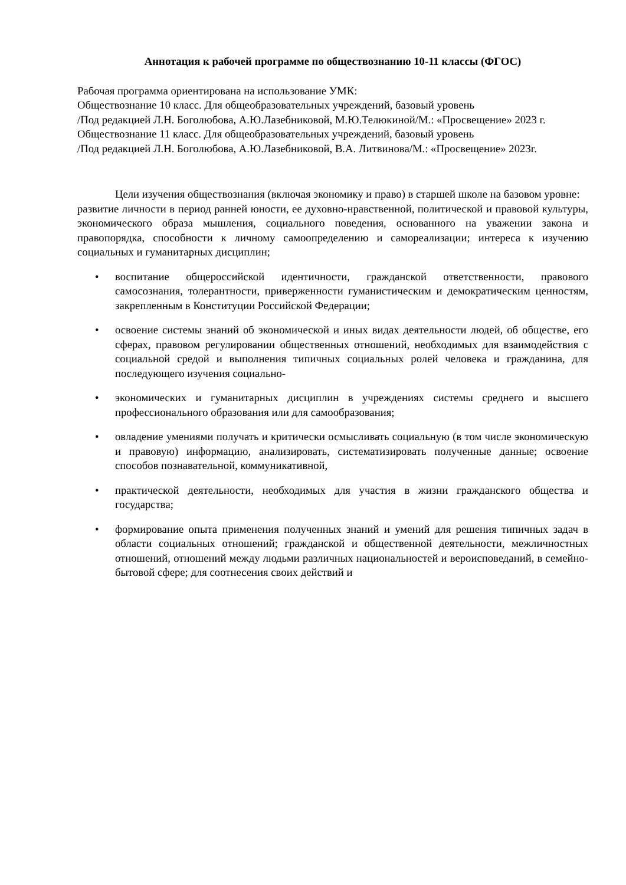Аннотация к рабочей программе по обществознанию 10-11 классы (ФГОС)
Рабочая программа ориентирована на использование УМК:
Обществознание 10 класс. Для общеобразовательных учреждений, базовый уровень
/Под редакцией Л.Н. Боголюбова, А.Ю.Лазебниковой, М.Ю.Телюкиной/М.: «Просвещение» 2023 г.
Обществознание 11 класс. Для общеобразовательных учреждений, базовый уровень
/Под редакцией Л.Н. Боголюбова, А.Ю.Лазебниковой, В.А. Литвинова/М.: «Просвещение» 2023г.
Цели изучения обществознания (включая экономику и право) в старшей школе на базовом уровне:
развитие личности в период ранней юности, ее духовно-нравственной, политической и правовой культуры, экономического образа мышления, социального поведения, основанного на уважении закона и правопорядка, способности к личному самоопределению и самореализации; интереса к изучению социальных и гуманитарных дисциплин;
• воспитание общероссийской идентичности, гражданской ответственности, правового самосознания, толерантности, приверженности гуманистическим и демократическим ценностям, закрепленным в Конституции Российской Федерации;
• освоение системы знаний об экономической и иных видах деятельности людей, об обществе, его сферах, правовом регулировании общественных отношений, необходимых для взаимодействия с социальной средой и выполнения типичных социальных ролей человека и гражданина, для последующего изучения социально-
• экономических и гуманитарных дисциплин в учреждениях системы среднего и высшего профессионального образования или для самообразования;
• овладение умениями получать и критически осмысливать социальную (в том числе экономическую и правовую) информацию, анализировать, систематизировать полученные данные; освоение способов познавательной, коммуникативной,
• практической деятельности, необходимых для участия в жизни гражданского общества и государства;
• формирование опыта применения полученных знаний и умений для решения типичных задач в области социальных отношений; гражданской и общественной деятельности, межличностных отношений, отношений между людьми различных национальностей и вероисповеданий, в семейно-бытовой сфере; для соотнесения своих действий и